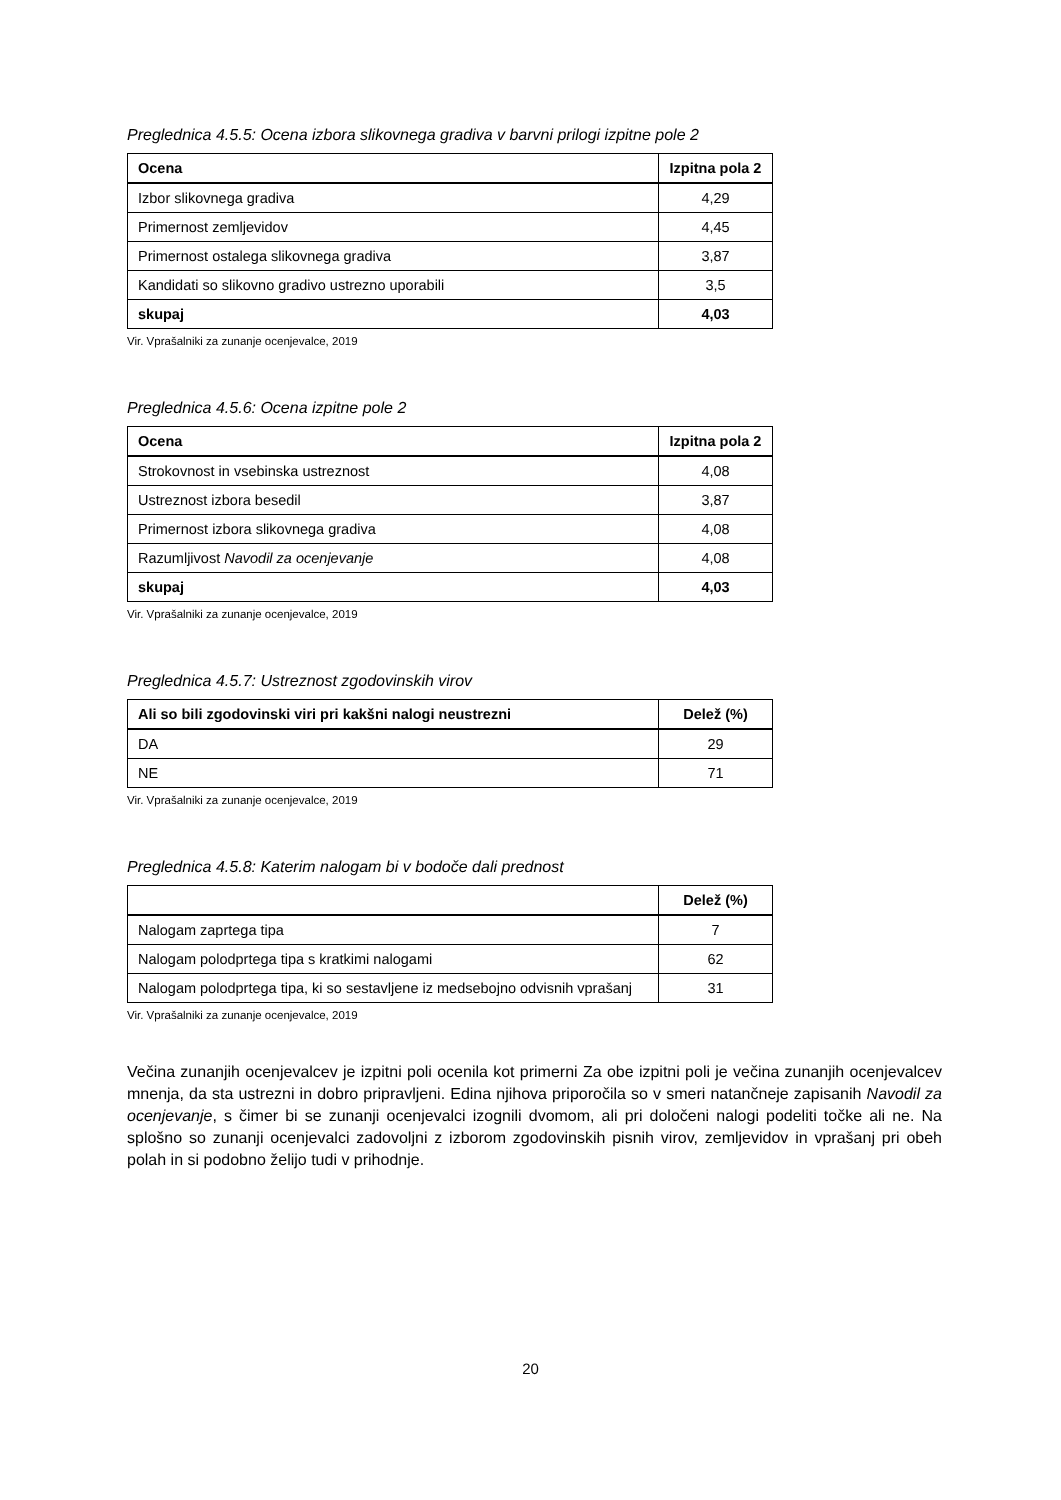Preglednica 4.5.5: Ocena izbora slikovnega gradiva v barvni prilogi izpitne pole 2
| Ocena | Izpitna pola 2 |
| --- | --- |
| Izbor slikovnega gradiva | 4,29 |
| Primernost zemljevidov | 4,45 |
| Primernost ostalega slikovnega gradiva | 3,87 |
| Kandidati so slikovno gradivo ustrezno uporabili | 3,5 |
| skupaj | 4,03 |
Vir. Vprašalniki za zunanje ocenjevalce, 2019
Preglednica 4.5.6: Ocena izpitne pole 2
| Ocena | Izpitna pola 2 |
| --- | --- |
| Strokovnost in vsebinska ustreznost | 4,08 |
| Ustreznost izbora besedil | 3,87 |
| Primernost izbora slikovnega gradiva | 4,08 |
| Razumljivost Navodil za ocenjevanje | 4,08 |
| skupaj | 4,03 |
Vir. Vprašalniki za zunanje ocenjevalce, 2019
Preglednica 4.5.7: Ustreznost zgodovinskih virov
| Ali so bili zgodovinski viri pri kakšni nalogi neustrezni | Delež (%) |
| --- | --- |
| DA | 29 |
| NE | 71 |
Vir. Vprašalniki za zunanje ocenjevalce, 2019
Preglednica 4.5.8: Katerim nalogam bi v bodoče dali prednost
| | Delež (%) |
| --- | --- |
| Nalogam zaprtega tipa | 7 |
| Nalogam polodprtega tipa s kratkimi nalogami | 62 |
| Nalogam polodprtega tipa, ki so sestavljene iz medsebojno odvisnih vprašanj | 31 |
Vir. Vprašalniki za zunanje ocenjevalce, 2019
Večina zunanjih ocenjevalcev je izpitni poli ocenila kot primerni Za obe izpitni poli je večina zunanjih ocenjevalcev mnenja, da sta ustrezni in dobro pripravljeni. Edina njihova priporočila so v smeri natančneje zapisanih Navodil za ocenjevanje, s čimer bi se zunanji ocenjevalci izognili dvomom, ali pri določeni nalogi podeliti točke ali ne. Na splošno so zunanji ocenjevalci zadovoljni z izborom zgodovinskih pisnih virov, zemljevidov in vprašanj pri obeh polah in si podobno želijo tudi v prihodnje.
20